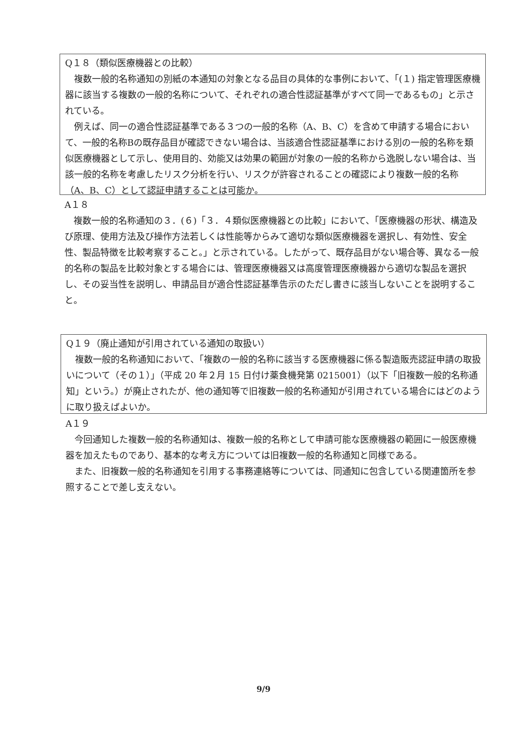Q１８（類似医療機器との比較）
複数一般的名称通知の別紙の本通知の対象となる品目の具体的な事例において、「(１) 指定管理医療機器に該当する複数の一般的名称について、それぞれの適合性認証基準がすべて同一であるもの」と示されている。
例えば、同一の適合性認証基準である３つの一般的名称（A、B、C）を含めて申請する場合において、一般的名称Bの既存品目が確認できない場合は、当該適合性認証基準における別の一般的名称を類似医療機器として示し、使用目的、効能又は効果の範囲が対象の一般的名称から逸脱しない場合は、当該一般的名称を考慮したリスク分析を行い、リスクが許容されることの確認により複数一般的名称（A、B、C）として認証申請することは可能か。
A１８
複数一般的名称通知の３．(６)「３．４類似医療機器との比較」において、「医療機器の形状、構造及び原理、使用方法及び操作方法若しくは性能等からみて適切な類似医療機器を選択し、有効性、安全性、製品特徴を比較考察すること。」と示されている。したがって、既存品目がない場合等、異なる一般的名称の製品を比較対象とする場合には、管理医療機器又は高度管理医療機器から適切な製品を選択し、その妥当性を説明し、申請品目が適合性認証基準告示のただし書きに該当しないことを説明すること。
Q１９（廃止通知が引用されている通知の取扱い）
複数一般的名称通知において、「複数の一般的名称に該当する医療機器に係る製造販売認証申請の取扱いについて（その１）」（平成 20 年２月 15 日付け薬食機発第 0215001）（以下「旧複数一般的名称通知」という。）が廃止されたが、他の通知等で旧複数一般的名称通知が引用されている場合にはどのように取り扱えばよいか。
A１９
今回通知した複数一般的名称通知は、複数一般的名称として申請可能な医療機器の範囲に一般医療機器を加えたものであり、基本的な考え方については旧複数一般的名称通知と同様である。
また、旧複数一般的名称通知を引用する事務連絡等については、同通知に包含している関連箇所を参照することで差し支えない。
9/9